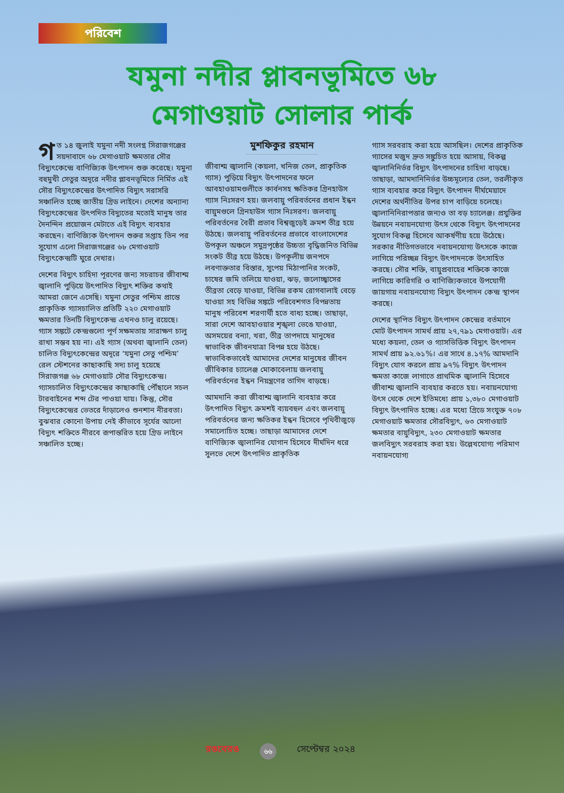পরিবেশ
যমুনা নদীর প্লাবনভূমিতে ৬৮
মেগাওয়াট সোলার পার্ক
গত ১৪ জুলাই যমুনা নদী সংলগ্ন সিরাজগঞ্জের সয়দাবাদে ৬৮ মেগাওয়াট ক্ষমতার সৌর বিদ্যুৎকেন্দ্রে বাণিজ্যিক উৎপাদন শুরু করেছে। যমুনা বহুমুখী সেতুর অদূরে নদীর প্লাবনভূমিতে নির্মিত এই সৌর বিদ্যুৎকেন্দ্রের উৎপাদিত বিদ্যুৎ সরাসরি সঞ্চালিত হচ্ছে জাতীয় গ্রিড লাইনে। দেশের অন্যান্য বিদ্যুৎকেন্দ্রের উৎপদিত বিদ্যুতের মতোই মানুষ তার দৈনন্দিন প্রয়োজন মেটাতে এই বিদ্যুৎ ব্যবহার করছেন। বাণিজ্যিক উৎপাদন শুরুর সপ্তাহ তিন পর সুযোগ এলো সিরাজগঞ্জের ৬৮ মেগাওয়াট বিদ্যুৎকেন্দ্রটি ঘুরে দেখার।
দেশের বিদ্যুৎ চাহিদা পূরণের জন্য সচরাচর জীবাশ্ম জ্বালানি পুড়িয়ে উৎপাদিত বিদ্যুৎ শক্তির কথাই আমরা জেনে এসেছি। যমুনা সেতুর পশ্চিম প্রান্তে প্রাকৃতিক গ্যাসচালিত প্রতিটি ২২০ মেগাওয়াট ক্ষমতার তিনটি বিদ্যুৎকেন্দ্র এখনও চালু রয়েছে। গ্যাস সঙ্কটে কেন্দ্রগুলো পূর্ণ সক্ষমতায় সারাক্ষণ চালু রাখা সম্ভব হয় না। এই গ্যাস (অথবা জ্বালানি তেল) চালিত বিদ্যুৎকেন্দ্রের অদূরে ‘যমুনা সেতু পশ্চিম’ রেল স্টেশনের কাছাকাছি সদ্য চালু হয়েছে সিরাজগঞ্জ ৬৮ মেগাওয়াট সৌর বিদ্যুৎকেন্দ্র। গ্যাসচালিত বিদ্যুৎকেন্দ্রের কাছাকাছি পৌঁছালে সচল টারবাইনের শব্দ টের পাওয়া যায়। কিন্তু, সৌর বিদ্যুৎকেন্দ্রের ভেতরে দাঁড়ালেও শুনশান নীরবতা। বুঝবার কোনো উপায় নেই কীভাবে সূর্যের আলো বিদ্যুৎ শক্তিতে নীরবে রূপান্তরিত হয়ে গ্রিড লাইনে সঞ্চালিত হচ্ছে।
মুশফিকুর রহমান
জীবাশ্ম জ্বালানি (কয়লা, খনিজ তেল, প্রাকৃতিক গ্যাস) পুড়িয়ে বিদ্যুৎ উৎপাদনের ফলে আবহাওয়ামণ্ডলীতে কার্বনসহ ক্ষতিকর গ্রিনহাউস গ্যাস নিঃসরণ হয়। জলবায়ু পরিবর্তনের প্রধান ইন্ধন বায়ুমণ্ডলে গ্রিনহাউস গ্যাস নিঃসরণ। জলবায়ু পরিবর্তনের বৈরী প্রভাব বিশ্বজুড়েই ক্রমশ তীব্র হয়ে উঠছে। জলবায়ু পরিবর্তনের প্রভাবে বাংলাদেশের উপকূল অঞ্চলে সমুদ্রপৃষ্ঠের উচ্চতা বৃদ্ধিজনিত বিভিন্ন সংকট তীব্র হয়ে উঠছে। উপকূলীয় জনপদে লবণাক্ততার বিস্তার, সুপেয় মিঠাপানির সংকট, চাষের জমি তলিয়ে যাওয়া, ঝড়, জলোচ্ছ্বাসের তীব্রতা বেড়ে যাওয়া, বিভিন্ন রকম রোগবালাই বেড়ে যাওয়া সহ বিভিন্ন সঙ্কটে পরিবেশগত বিপন্নতায় মানুষ পরিবেশ শরণার্থী হতে বাধ্য হচ্ছে। তাছাড়া, সারা দেশে আবহাওয়ার শৃঙ্খলা ভেঙে যাওয়া, অসময়ের বন্যা, খরা, তীব্র তাপদাহে মানুষের স্বাভাবিক জীবনযাত্রা বিপন্ন হয়ে উঠছে। স্বাভাবিকভাবেই আমাদের দেশের মানুষের জীবন জীবিকার চ্যালেঞ্জ মোকাবেলায় জলবায়ু পরিবর্তনের ইন্ধন নিয়ন্ত্রণের তাগিদ বাড়ছে।
আমদানি করা জীবাশ্ম জ্বালানি ব্যবহার করে উৎপাদিত বিদ্যুৎ ক্রমশই ব্যয়বহুল এবং জলবায়ু পরিবর্তনের জন্য ক্ষতিকর ইন্ধন হিসেবে পৃথিবীজুড়ে সমালোচিত হচ্ছে। তাছাড়া আমাদের দেশে বাণিজ্যিক জ্বালানির যোগান হিসেবে দীর্ঘদিন ধরে সুলভে দেশে উৎপাদিত প্রাকৃতিক
গ্যাস সরবরাহ করা হয়ে আসছিল। দেশের প্রাকৃতিক গ্যাসের মজুদ দ্রুত সঙ্কুচিত হয়ে আসায়, বিকল্প জ্বালানিনির্ভর বিদ্যুৎ উৎপাদনের চাহিদা বাড়ছে। তাছাড়া, আমদানিনির্ভর উচ্চমূল্যের তেল, তরলীকৃত গ্যাস ব্যবহার করে বিদ্যুৎ উৎপাদন দীর্ঘমেয়াদে দেশের অর্থনীতির উপর চাপ বাড়িয়ে চলেছে। জ্বালানিনিরাপত্তার জন্যও তা বড় চ্যালেঞ্জ। প্রযুক্তির উন্নয়নে নবায়নযোগ্য উৎস থেকে বিদ্যুৎ উৎপাদনের সুযোগ বিকল্প হিসেবে আকর্ষণীয় হয়ে উঠেছে। সরকার নীতিগতভাবে নবায়নযোগ্য উৎসকে কাজে লাগিয়ে পরিচ্ছন্ন বিদ্যুৎ উৎপাদনকে উৎসাহিত করছে। সৌর শক্তি, বায়ুপ্রবাহের শক্তিকে কাজে লাগিয়ে কারিগরি ও বাণিজ্যিকভাবে উপযোগী জায়গায় নবায়নযোগ্য বিদ্যুৎ উৎপাদন কেন্দ্র স্থাপন করছে।
দেশের স্থাপিত বিদ্যুৎ উৎপাদন কেন্দ্রের বর্তমানে মোট উৎপাদন সামর্থ প্রায় ২৭,৭৯১ মেগাওয়াট। এর মধ্যে কয়লা, তেল ও গ্যাসভিত্তিক বিদ্যুৎ উৎপাদন সামর্থ প্রায় ৯২.৬১%। এর সাথে ৪.১৭% আমদানি বিদ্যুৎ যোগ করলে প্রায় ৯৭% বিদ্যুৎ উৎপাদন ক্ষমতা কাজে লাগাতে প্রাথমিক জ্বালানি হিসেবে জীবাশ্ম জ্বালানি ব্যবহার করতে হয়। নবায়নযোগ্য উৎস থেকে দেশে ইতিমধ্যে প্রায় ১,৩৮০ মেগাওয়াট বিদ্যুৎ উৎপাদিত হচ্ছে। এর মধ্যে গ্রিডে সংযুক্ত ৭০৮ মেগাওয়াট ক্ষমতার সৌরবিদ্যুৎ, ৬৩ মেগাওয়াট ক্ষমতার বায়ুবিদ্যুৎ, ২৩০ মেগাওয়াট ক্ষমতার জলবিদ্যুৎ সরবরাহ করা হয়। উল্লেখযোগ্য পরিমাণ নবায়নযোগ্য
রঙবেরঙ ৬৬ সেপ্টেম্বর ২০২৪